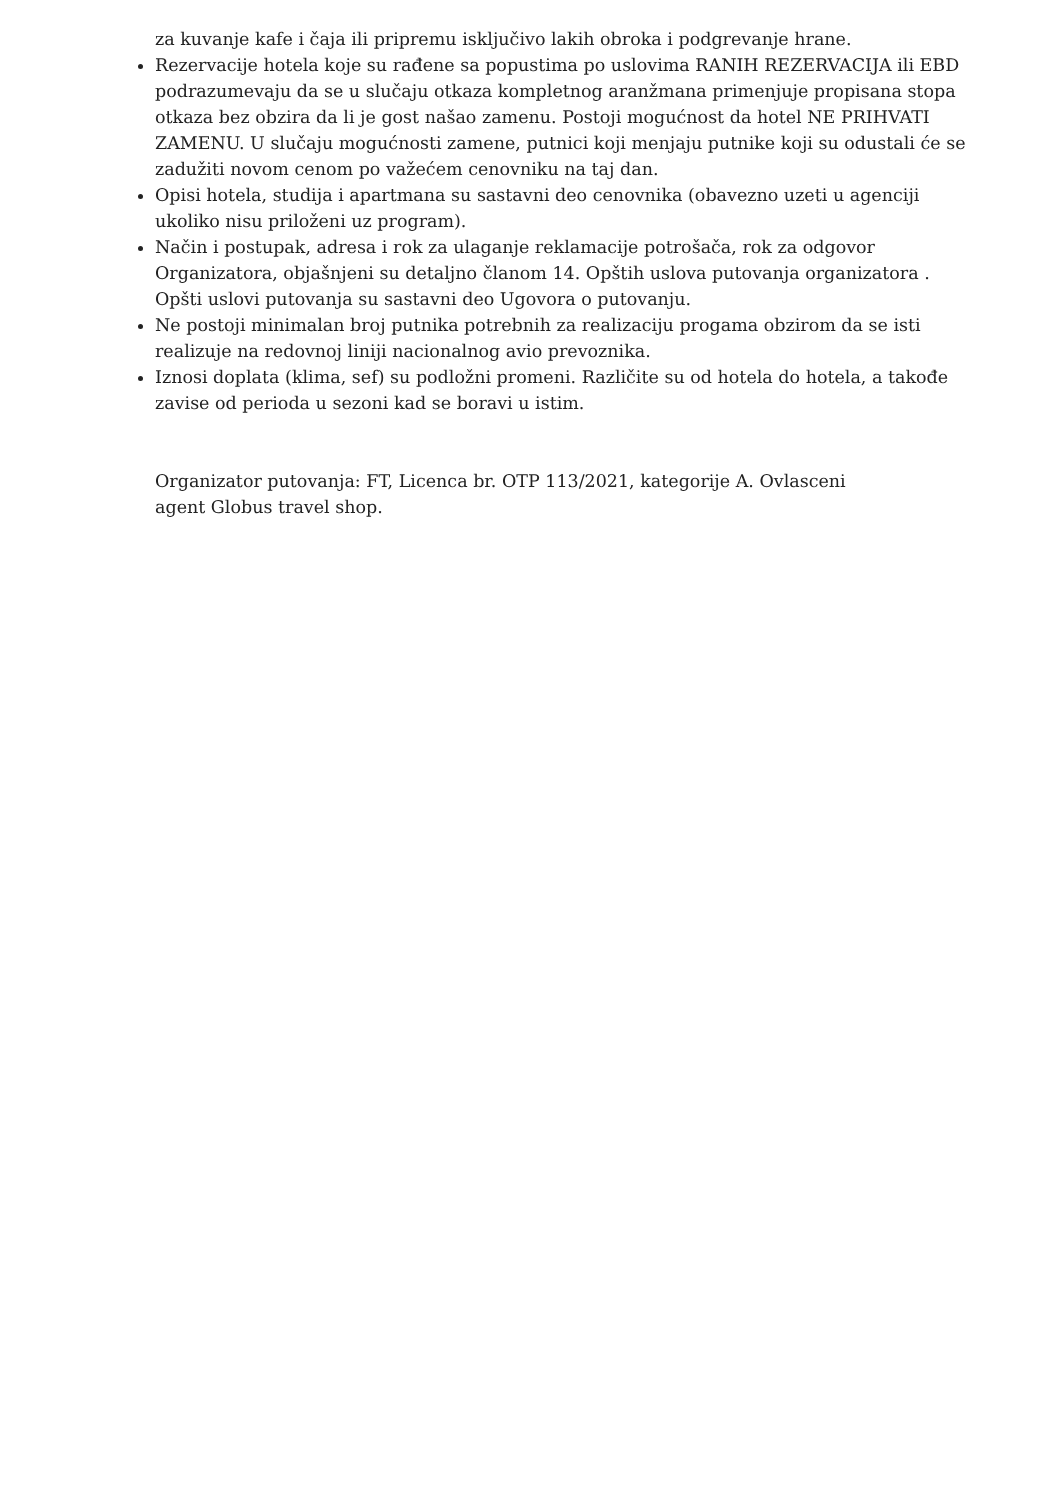za kuvanje kafe i čaja ili pripremu isključivo lakih obroka i podgrevanje hrane.
Rezervacije hotela koje su rađene sa popustima po uslovima RANIH REZERVACIJA ili EBD podrazumevaju da se u slučaju otkaza kompletnog aranžmana primenjuje propisana stopa otkaza bez obzira da li je gost našao zamenu. Postoji mogućnost da hotel NE PRIHVATI ZAMENU. U slučaju mogućnosti zamene, putnici koji menjaju putnike koji su odustali će se zadužiti novom cenom po važećem cenovniku na taj dan.
Opisi hotela, studija i apartmana su sastavni deo cenovnika (obavezno uzeti u agenciji ukoliko nisu priloženi uz program).
Način i postupak, adresa i rok za ulaganje reklamacije potrošača, rok za odgovor Organizatora, objašnjeni su detaljno članom 14. Opštih uslova putovanja organizatora . Opšti uslovi putovanja su sastavni deo Ugovora o putovanju.
Ne postoji minimalan broj putnika potrebnih za realizaciju progama obzirom da se isti realizuje na redovnoj liniji nacionalnog avio prevoznika.
Iznosi doplata (klima, sef) su podložni promeni. Različite su od hotela do hotela, a takođe zavise od perioda u sezoni kad se boravi u istim.
Organizator putovanja: FT, Licenca br. OTP 113/2021, kategorije A. Ovlasceni agent Globus travel shop.